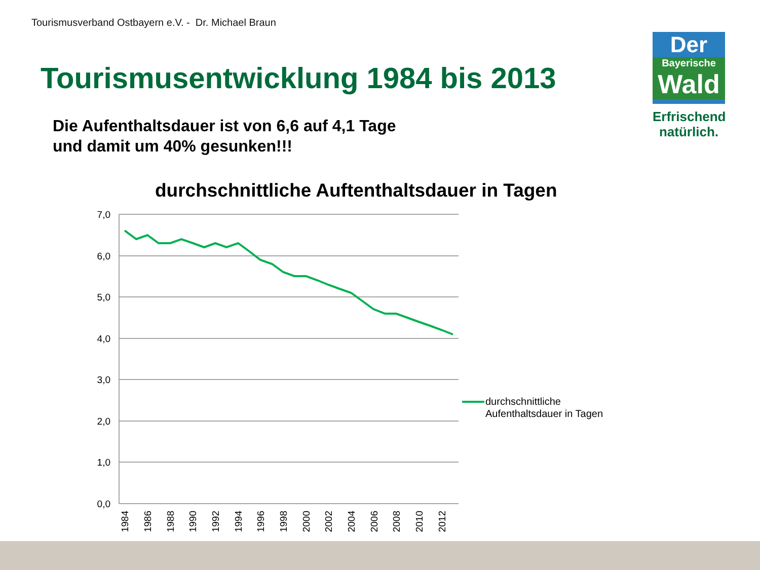Tourismusverband Ostbayern e.V. - Dr. Michael Braun
Tourismusentwicklung 1984 bis 2013
Die Aufenthaltsdauer ist von 6,6 auf 4,1 Tage
und damit um 40% gesunken!!!
Der
Bayerische
Wald
Erfrischend
natürlich.
durchschnittliche Auftenthaltsdauer in Tagen
7,0
6,0
5,0
4,0
3,0
2,0
1,0
0,0
1984
1986
1988
1990
1992
1994
1996
1998
2000
2002
2004
2006
2008
2010
2012
durchschnittliche
Aufenthaltsdauer in Tagen